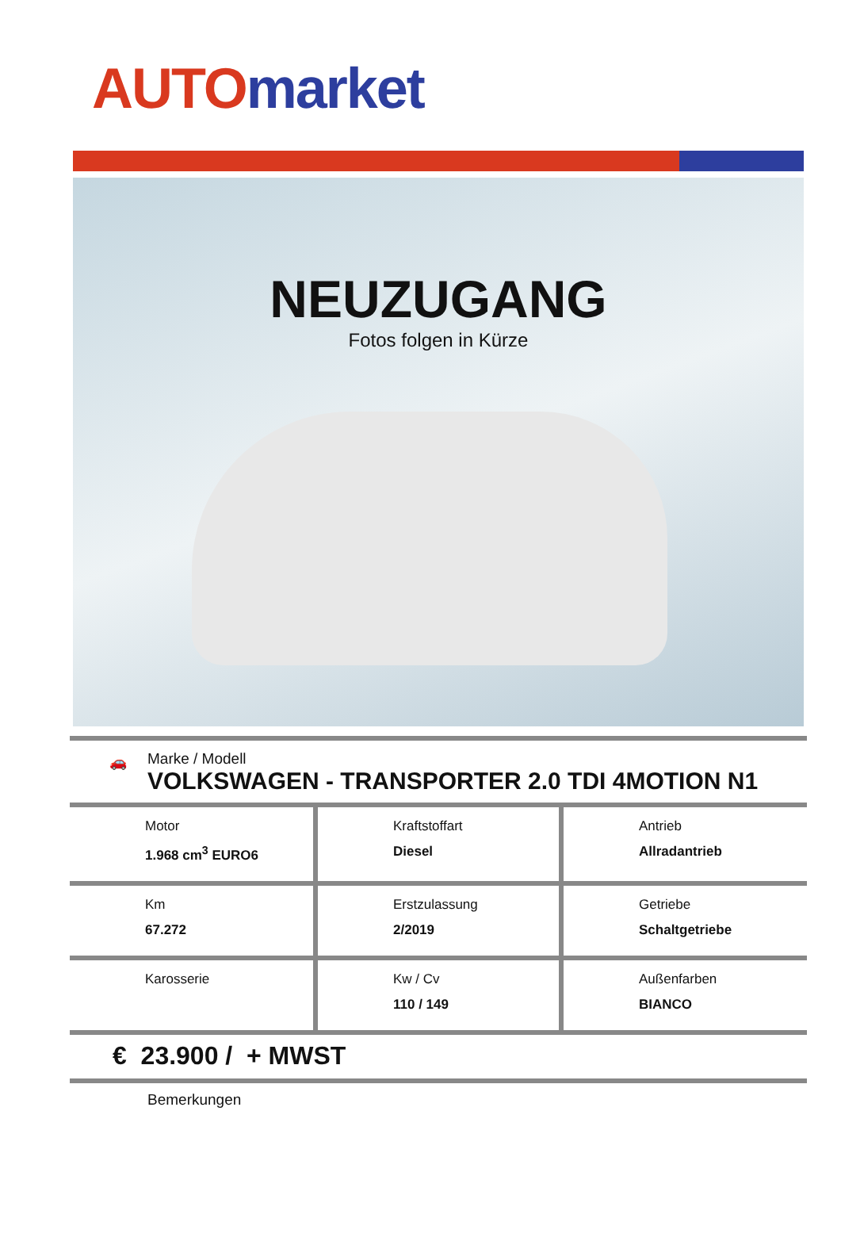AUTO market
NEUZUGANG
Fotos folgen in Kürze
🚗
Marke / Modell
VOLKSWAGEN - TRANSPORTER 2.0 TDI 4MOTION N1
| Motor 1.968 cm<sup>3</sup> EURO6 | Kraftstoffart Diesel | Antrieb Allradantrieb |
| Km 67.272 | Erstzulassung 2/2019 | Getriebe Schaltgetriebe |
| Karosserie | Kw / Cv 110 / 149 | Außenfarben BIANCO |
€ 23.900 / + MWST
Bemerkungen